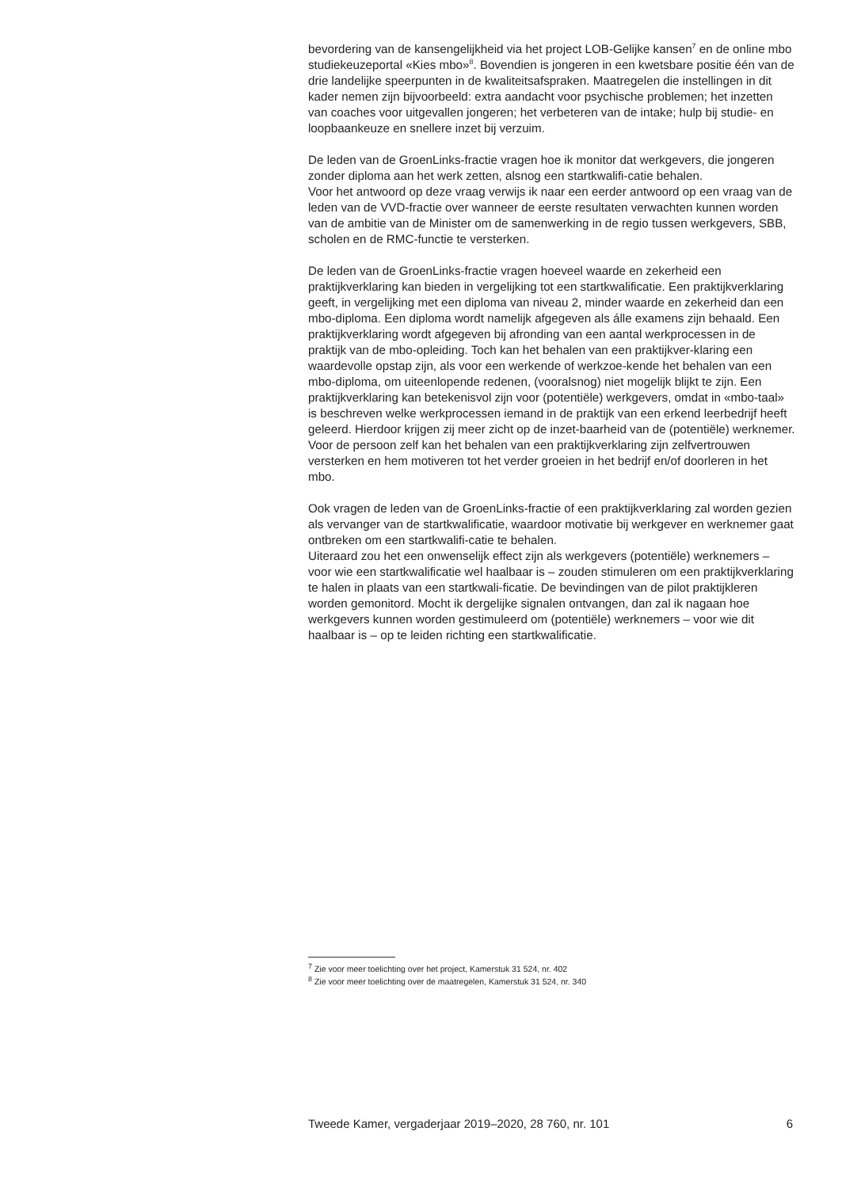bevordering van de kansengelijkheid via het project LOB-Gelijke kansen<sup>7</sup> en de online mbo studiekeuzeportal «Kies mbo»<sup>8</sup>. Bovendien is jongeren in een kwetsbare positie één van de drie landelijke speerpunten in de kwaliteitsafspraken. Maatregelen die instellingen in dit kader nemen zijn bijvoorbeeld: extra aandacht voor psychische problemen; het inzetten van coaches voor uitgevallen jongeren; het verbeteren van de intake; hulp bij studie- en loopbaankeuze en snellere inzet bij verzuim.
De leden van de GroenLinks-fractie vragen hoe ik monitor dat werkgevers, die jongeren zonder diploma aan het werk zetten, alsnog een startkwalifi-catie behalen.
Voor het antwoord op deze vraag verwijs ik naar een eerder antwoord op een vraag van de leden van de VVD-fractie over wanneer de eerste resultaten verwachten kunnen worden van de ambitie van de Minister om de samenwerking in de regio tussen werkgevers, SBB, scholen en de RMC-functie te versterken.
De leden van de GroenLinks-fractie vragen hoeveel waarde en zekerheid een praktijkverklaring kan bieden in vergelijking tot een startkwalificatie. Een praktijkverklaring geeft, in vergelijking met een diploma van niveau 2, minder waarde en zekerheid dan een mbo-diploma. Een diploma wordt namelijk afgegeven als álle examens zijn behaald. Een praktijkverklaring wordt afgegeven bij afronding van een aantal werkprocessen in de praktijk van de mbo-opleiding. Toch kan het behalen van een praktijkver-klaring een waardevolle opstap zijn, als voor een werkende of werkzoe-kende het behalen van een mbo-diploma, om uiteenlopende redenen, (vooralsnog) niet mogelijk blijkt te zijn. Een praktijkverklaring kan betekenisvol zijn voor (potentiële) werkgevers, omdat in «mbo-taal» is beschreven welke werkprocessen iemand in de praktijk van een erkend leerbedrijf heeft geleerd. Hierdoor krijgen zij meer zicht op de inzet-baarheid van de (potentiële) werknemer. Voor de persoon zelf kan het behalen van een praktijkverklaring zijn zelfvertrouwen versterken en hem motiveren tot het verder groeien in het bedrijf en/of doorleren in het mbo.
Ook vragen de leden van de GroenLinks-fractie of een praktijkverklaring zal worden gezien als vervanger van de startkwalificatie, waardoor motivatie bij werkgever en werknemer gaat ontbreken om een startkwalifi-catie te behalen.
Uiteraard zou het een onwenselijk effect zijn als werkgevers (potentiële) werknemers – voor wie een startkwalificatie wel haalbaar is – zouden stimuleren om een praktijkverklaring te halen in plaats van een startkwali-ficatie. De bevindingen van de pilot praktijkleren worden gemonitord. Mocht ik dergelijke signalen ontvangen, dan zal ik nagaan hoe werkgevers kunnen worden gestimuleerd om (potentiële) werknemers – voor wie dit haalbaar is – op te leiden richting een startkwalificatie.
<sup>7</sup> Zie voor meer toelichting over het project, Kamerstuk 31 524, nr. 402
<sup>8</sup> Zie voor meer toelichting over de maatregelen, Kamerstuk 31 524, nr. 340
Tweede Kamer, vergaderjaar 2019–2020, 28 760, nr. 101 6